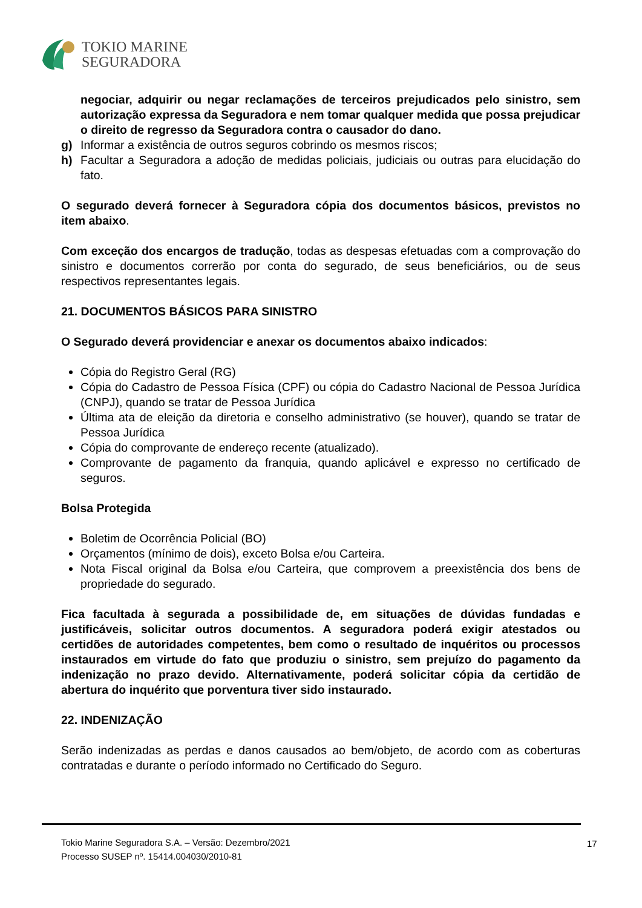TOKIO MARINE
SEGURADORA
negociar, adquirir ou negar reclamações de terceiros prejudicados pelo sinistro, sem autorização expressa da Seguradora e nem tomar qualquer medida que possa prejudicar o direito de regresso da Seguradora contra o causador do dano.
g) Informar a existência de outros seguros cobrindo os mesmos riscos;
h) Facultar a Seguradora a adoção de medidas policiais, judiciais ou outras para elucidação do fato.
O segurado deverá fornecer à Seguradora cópia dos documentos básicos, previstos no item abaixo.
Com exceção dos encargos de tradução, todas as despesas efetuadas com a comprovação do sinistro e documentos correrão por conta do segurado, de seus beneficiários, ou de seus respectivos representantes legais.
21. DOCUMENTOS BÁSICOS PARA SINISTRO
O Segurado deverá providenciar e anexar os documentos abaixo indicados:
Cópia do Registro Geral (RG)
Cópia do Cadastro de Pessoa Física (CPF) ou cópia do Cadastro Nacional de Pessoa Jurídica (CNPJ), quando se tratar de Pessoa Jurídica
Última ata de eleição da diretoria e conselho administrativo (se houver), quando se tratar de Pessoa Jurídica
Cópia do comprovante de endereço recente (atualizado).
Comprovante de pagamento da franquia, quando aplicável e expresso no certificado de seguros.
Bolsa Protegida
Boletim de Ocorrência Policial (BO)
Orçamentos (mínimo de dois), exceto Bolsa e/ou Carteira.
Nota Fiscal original da Bolsa e/ou Carteira, que comprovem a preexistência dos bens de propriedade do segurado.
Fica facultada à segurada a possibilidade de, em situações de dúvidas fundadas e justificáveis, solicitar outros documentos. A seguradora poderá exigir atestados ou certidões de autoridades competentes, bem como o resultado de inquéritos ou processos instaurados em virtude do fato que produziu o sinistro, sem prejuízo do pagamento da indenização no prazo devido. Alternativamente, poderá solicitar cópia da certidão de abertura do inquérito que porventura tiver sido instaurado.
22. INDENIZAÇÃO
Serão indenizadas as perdas e danos causados ao bem/objeto, de acordo com as coberturas contratadas e durante o período informado no Certificado do Seguro.
Tokio Marine Seguradora S.A. – Versão: Dezembro/2021
Processo SUSEP nº. 15414.004030/2010-81
17